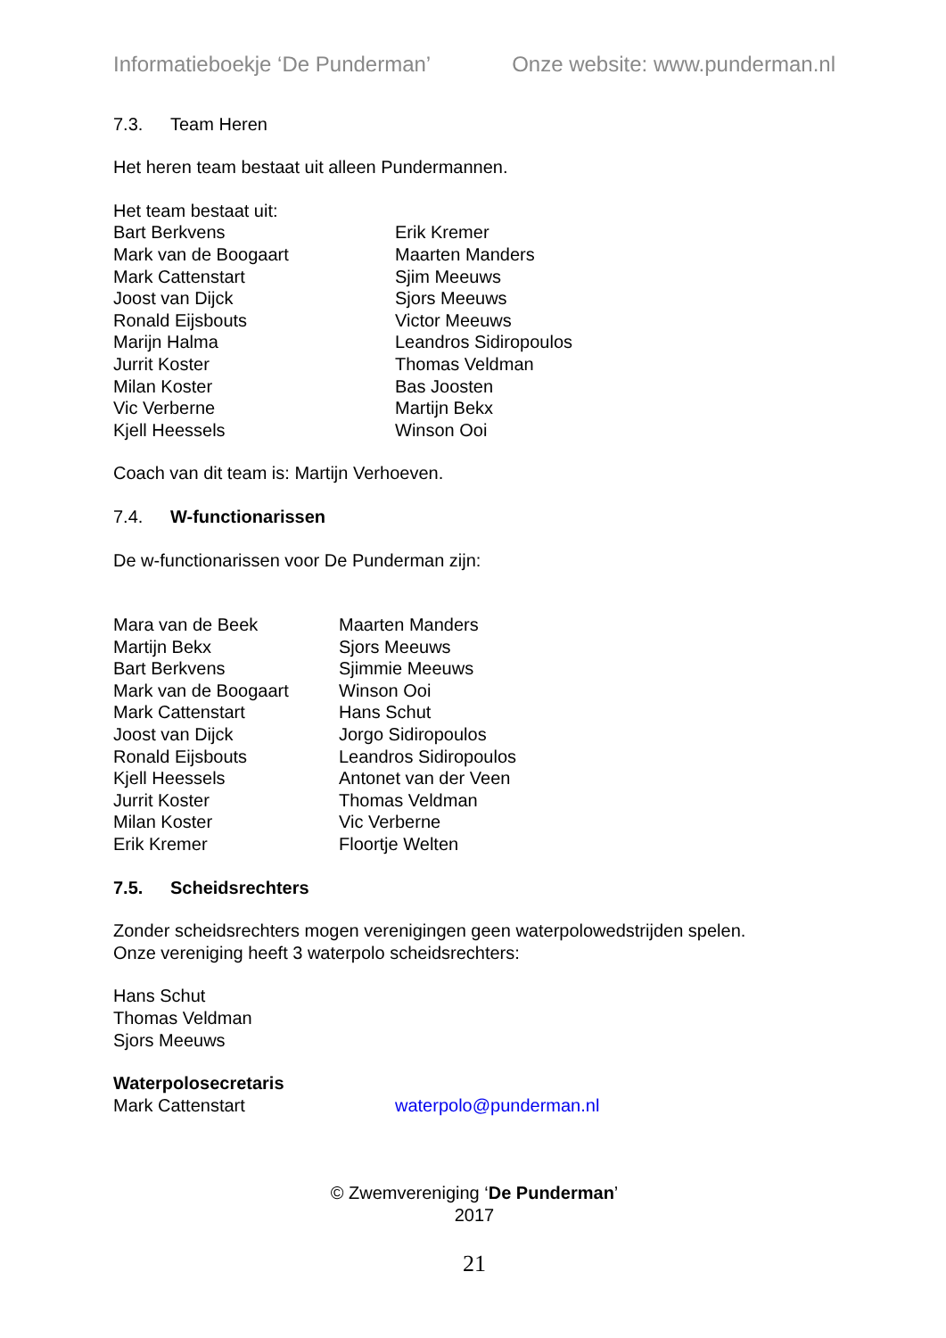Informatieboekje ‘De Punderman’ Onze website: www.punderman.nl
7.3. Team Heren
Het heren team bestaat uit alleen Pundermannen.
Het team bestaat uit:
Bart Berkvens Mark van de Boogaart Mark Cattenstart Joost van Dijck Ronald Eijsbouts Marijn Halma Jurrit Koster Milan Koster Vic Verberne Kjell Heessels
Erik Kremer Maarten Manders Sjim Meeuws Sjors Meeuws Victor Meeuws Leandros Sidiropoulos Thomas Veldman Bas Joosten Martijn Bekx Winson Ooi
Coach van dit team is: Martijn Verhoeven.
7.4. W-functionarissen
De w-functionarissen voor De Punderman zijn:
Mara van de Beek Martijn Bekx Bart Berkvens Mark van de Boogaart Mark Cattenstart Joost van Dijck Ronald Eijsbouts Kjell Heessels Jurrit Koster Milan Koster Erik Kremer
Maarten Manders Sjors Meeuws Sjimmie Meeuws Winson Ooi Hans Schut Jorgo Sidiropoulos Leandros Sidiropoulos Antonet van der Veen Thomas Veldman Vic Verberne Floortje Welten
7.5. Scheidsrechters
Zonder scheidsrechters mogen verenigingen geen waterpolowedstrijden spelen.
Onze vereniging heeft 3 waterpolo scheidsrechters:
Hans Schut
Thomas Veldman
Sjors Meeuws
Waterpolosecretaris
Mark Cattenstart
waterpolo@punderman.nl
© Zwemvereniging ‘De Punderman’
2017
21